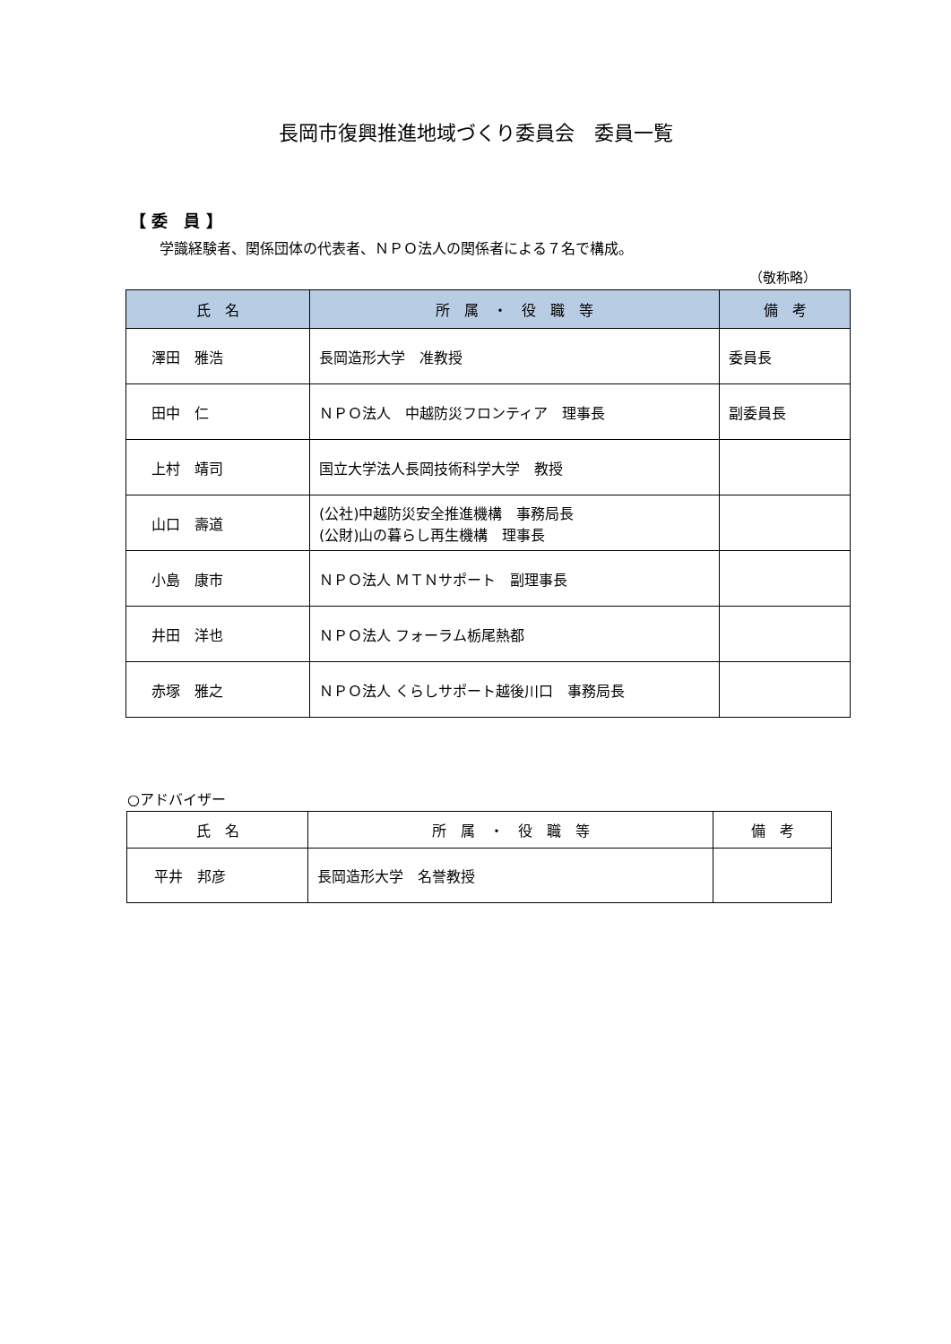長岡市復興推進地域づくり委員会　委員一覧
【 委　員 】
学識経験者、関係団体の代表者、ＮＰＯ法人の関係者による７名で構成。
（敬称略）
| 氏 名 | 所 属 ・ 役 職 等 | 備 考 |
| --- | --- | --- |
| 澤田 雅浩 | 長岡造形大学 准教授 | 委員長 |
| 田中 仁 | ＮＰＯ法人 中越防災フロンティア 理事長 | 副委員長 |
| 上村 靖司 | 国立大学法人長岡技術科学大学 教授 | |
| 山口 壽道 | (公社)中越防災安全推進機構 事務局長 (公財)山の暮らし再生機構 理事長 | |
| 小島 康市 | ＮＰＯ法人 ＭＴＮサポート 副理事長 | |
| 井田 洋也 | ＮＰＯ法人 フォーラム栃尾熱都 | |
| 赤塚 雅之 | ＮＰＯ法人 くらしサポート越後川口 事務局長 | |
○アドバイザー
| 氏 名 | 所 属 ・ 役 職 等 | 備 考 |
| --- | --- | --- |
| 平井 邦彦 | 長岡造形大学 名誉教授 | |